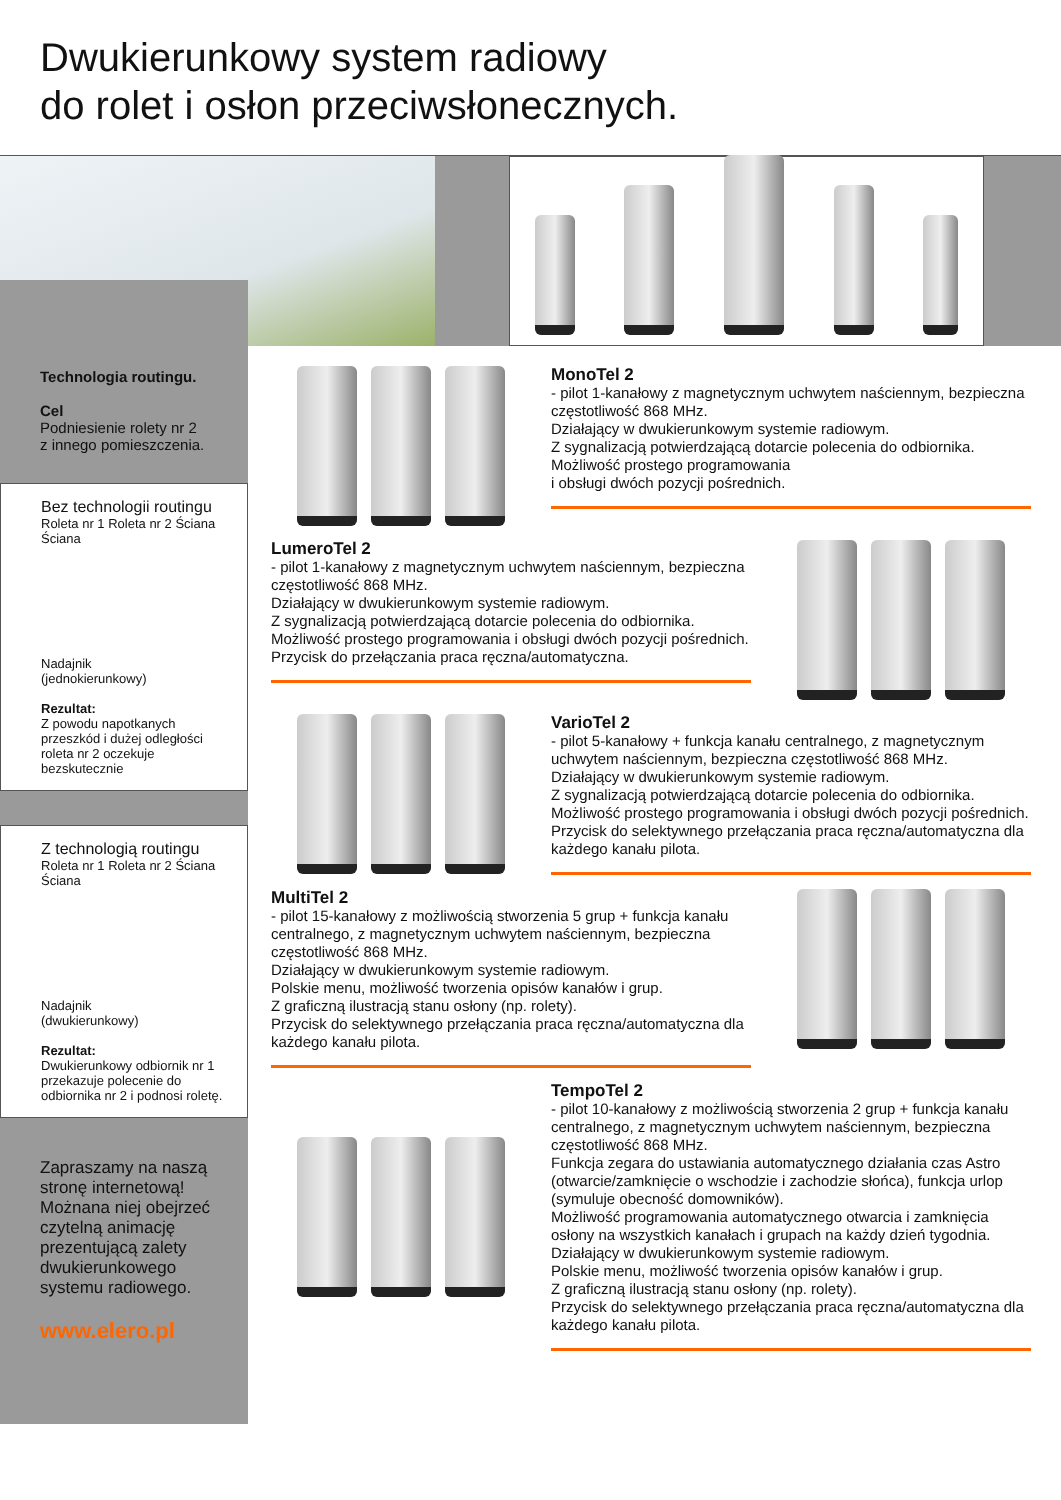Dwukierunkowy system radiowy
do rolet i osłon przeciwsłonecznych.
Technologia routingu.
Cel
Podniesienie rolety nr 2
z innego pomieszczenia.
Bez technologii routingu
Roleta nr 1 Roleta nr 2 Ściana Ściana
Nadajnik
(jednokierunkowy)
Rezultat:
Z powodu napotkanych przeszkód i dużej odległości roleta nr 2 oczekuje bezskutecznie
Z technologią routingu
Roleta nr 1 Roleta nr 2 Ściana Ściana
Nadajnik
(dwukierunkowy)
Rezultat:
Dwukierunkowy odbiornik nr 1 przekazuje polecenie do odbiornika nr 2 i podnosi roletę.
Zapraszamy na naszą stronę internetową!
Możnana niej obejrzeć czytelną animację prezentującą zalety dwukierunkowego systemu radiowego.
www.elero.pl
MonoTel 2
- pilot 1-kanałowy z magnetycznym uchwytem naściennym, bezpieczna częstotliwość 868 MHz.
Działający w dwukierunkowym systemie radiowym.
Z sygnalizacją potwierdzającą dotarcie polecenia do odbiornika.
Możliwość prostego programowania
i obsługi dwóch pozycji pośrednich.
LumeroTel 2
- pilot 1-kanałowy z magnetycznym uchwytem naściennym, bezpieczna częstotliwość 868 MHz.
Działający w dwukierunkowym systemie radiowym.
Z sygnalizacją potwierdzającą dotarcie polecenia do odbiornika.
Możliwość prostego programowania i obsługi dwóch pozycji pośrednich.
Przycisk do przełączania praca ręczna/automatyczna.
VarioTel 2
- pilot 5-kanałowy + funkcja kanału centralnego, z magnetycznym uchwytem naściennym, bezpieczna częstotliwość 868 MHz.
Działający w dwukierunkowym systemie radiowym.
Z sygnalizacją potwierdzającą dotarcie polecenia do odbiornika.
Możliwość prostego programowania i obsługi dwóch pozycji pośrednich.
Przycisk do selektywnego przełączania praca ręczna/automatyczna dla każdego kanału pilota.
MultiTel 2
- pilot 15-kanałowy z możliwością stworzenia 5 grup + funkcja kanału centralnego, z magnetycznym uchwytem naściennym, bezpieczna częstotliwość 868 MHz.
Działający w dwukierunkowym systemie radiowym.
Polskie menu, możliwość tworzenia opisów kanałów i grup.
Z graficzną ilustracją stanu osłony (np. rolety).
Przycisk do selektywnego przełączania praca ręczna/automatyczna dla każdego kanału pilota.
TempoTel 2
- pilot 10-kanałowy z możliwością stworzenia 2 grup + funkcja kanału centralnego, z magnetycznym uchwytem naściennym, bezpieczna częstotliwość 868 MHz.
Funkcja zegara do ustawiania automatycznego działania czas Astro (otwarcie/zamknięcie o wschodzie i zachodzie słońca), funkcja urlop (symuluje obecność domowników).
Możliwość programowania automatycznego otwarcia i zamknięcia osłony na wszystkich kanałach i grupach na każdy dzień tygodnia.
Działający w dwukierunkowym systemie radiowym.
Polskie menu, możliwość tworzenia opisów kanałów i grup.
Z graficzną ilustracją stanu osłony (np. rolety).
Przycisk do selektywnego przełączania praca ręczna/automatyczna dla każdego kanału pilota.